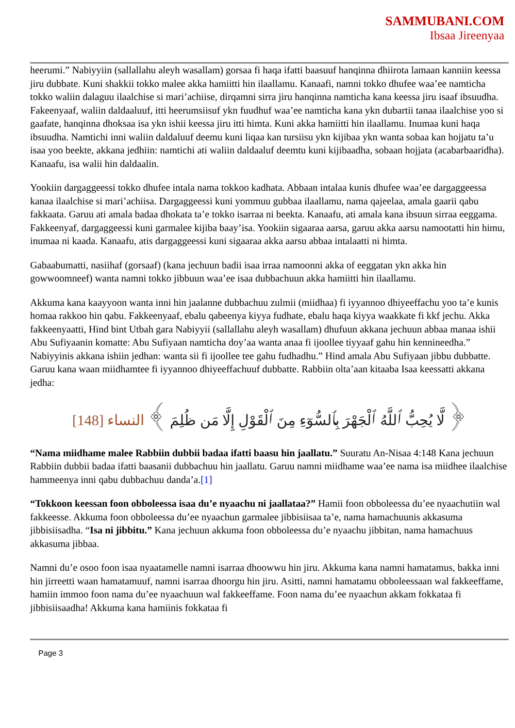SAMMUBANI.COM
Ibsaa Jireenyaa
heerumi.” Nabiyyiin (sallallahu aleyh wasallam) gorsaa fi haqa ifatti baasuuf hanqinna dhiirota lamaan kanniin keessa jiru dubbate. Kuni shakkii tokko malee akka hamiitti hin ilaallamu. Kanaafi, namni tokko dhufee waa’ee namticha tokko waliin dalaguu ilaalchise si mari’achiise, dirqamni sirra jiru hanqinna namticha kana keessa jiru isaaf ibsuudha. Fakeenyaaf, waliin daldaaluuf, itti heerumsiisuf ykn fuudhuf waa’ee namticha kana ykn dubartii tanaa ilaalchise yoo si gaafate, hanqinna dhoksaa isa ykn ishii keessa jiru itti himta. Kuni akka hamiitti hin ilaallamu. Inumaa kuni haqa ibsuudha. Namtichi inni waliin daldaluuf deemu kuni liqaa kan tursiisu ykn kijibaa ykn wanta sobaa kan hojjatu ta’u isaa yoo beekte, akkana jedhiin: namtichi ati waliin daldaaluf deemtu kuni kijibaadha, sobaan hojjata (acabarbaaridha). Kanaafu, isa walii hin daldaalin.
Yookiin dargaggeessi tokko dhufee intala nama tokkoo kadhata. Abbaan intalaa kunis dhufee waa’ee dargaggeessa kanaa ilaalchise si mari’achiisa. Dargaggeessi kuni yommuu gubbaa ilaallamu, nama qajeelaa, amala gaarii qabu fakkaata. Garuu ati amala badaa dhokata ta’e tokko isarraa ni beekta. Kanaafu, ati amala kana ibsuun sirraa eeggama. Fakkeenyaf, dargaggeessi kuni garmalee kijiba baay’isa. Yookiin sigaaraa aarsa, garuu akka aarsu namootatti hin himu, inumaa ni kaada. Kanaafu, atis dargaggeessi kuni sigaaraa akka aarsu abbaa intalaatti ni himta.
Gabaabumatti, nasiihaf (gorsaaf) (kana jechuun badii isaa irraa namoonni akka of eeggatan ykn akka hin gowwoomneef) wanta namni tokko jibbuun waa’ee isaa dubbachuun akka hamiitti hin ilaallamu.
Akkuma kana kaayyoon wanta inni hin jaalanne dubbachuu zulmii (miidhaa) fi iyyannoo dhiyeeffachu yoo ta’e kunis homaa rakkoo hin qabu. Fakkeenyaaf, ebalu qabeenya kiyya fudhate, ebalu haqa kiyya waakkate fi kkf jechu. Akka fakkeenyaatti, Hind bint Utbah gara Nabiyyii (sallallahu aleyh wasallam) dhufuun akkana jechuun abbaa manaa ishii Abu Sufiyaanin komatte: Abu Sufiyaan namticha doy’aa wanta anaa fi ijoollee tiyyaaf gahu hin kennineedha.” Nabiyyinis akkana ishiin jedhan: wanta sii fi ijoollee tee gahu fudhadhu.” Hind amala Abu Sufiyaan jibbu dubbatte. Garuu kana waan miidhamtee fi iyyannoo dhiyeeffachuuf dubbatte. Rabbiin olta’aan kitaaba Isaa keessatti akkana jedha:
﴿ لَّا يُحِبُّ ٱللَّهُ ٱلْجَهْرَ بِٱلسُّوٓءِ مِنَ ٱلْقَوْلِ إِلَّا مَن ظُلِمَ ﴾ النساء [148]
“Nama miidhame malee Rabbiin dubbii badaa ifatti baasu hin jaallatu.” Suuratu An-Nisaa 4:148 Kana jechuun Rabbiin dubbii badaa ifatti baasanii dubbachuu hin jaallatu. Garuu namni miidhame waa’ee nama isa miidhee ilaalchise hammeenya inni qabu dubbachuu danda’a.[1]
“Tokkoon keessan foon obboleessa isaa du’e nyaachu ni jaallataa?” Hamii foon obboleessa du’ee nyaachutiin wal fakkeesse. Akkuma foon obboleessa du’ee nyaachun garmalee jibbisiisaa ta’e, nama hamachuunis akkasuma jibbisiisadha. “Isa ni jibbitu.” Kana jechuun akkuma foon obboleessa du’e nyaachu jibbitan, nama hamachuus akkasuma jibbaa.
Namni du’e osoo foon isaa nyaatamelle namni isarraa dhoowwu hin jiru. Akkuma kana namni hamatamus, bakka inni hin jirreetti waan hamatamuuf, namni isarraa dhoorgu hin jiru. Asitti, namni hamatamu obboleessaan wal fakkeeffame, hamiin immoo foon nama du’ee nyaachuun wal fakkeeffame. Foon nama du’ee nyaachun akkam fokkataa fi jibbisiisaadha! Akkuma kana hamiinis fokkataa fi
Page 3